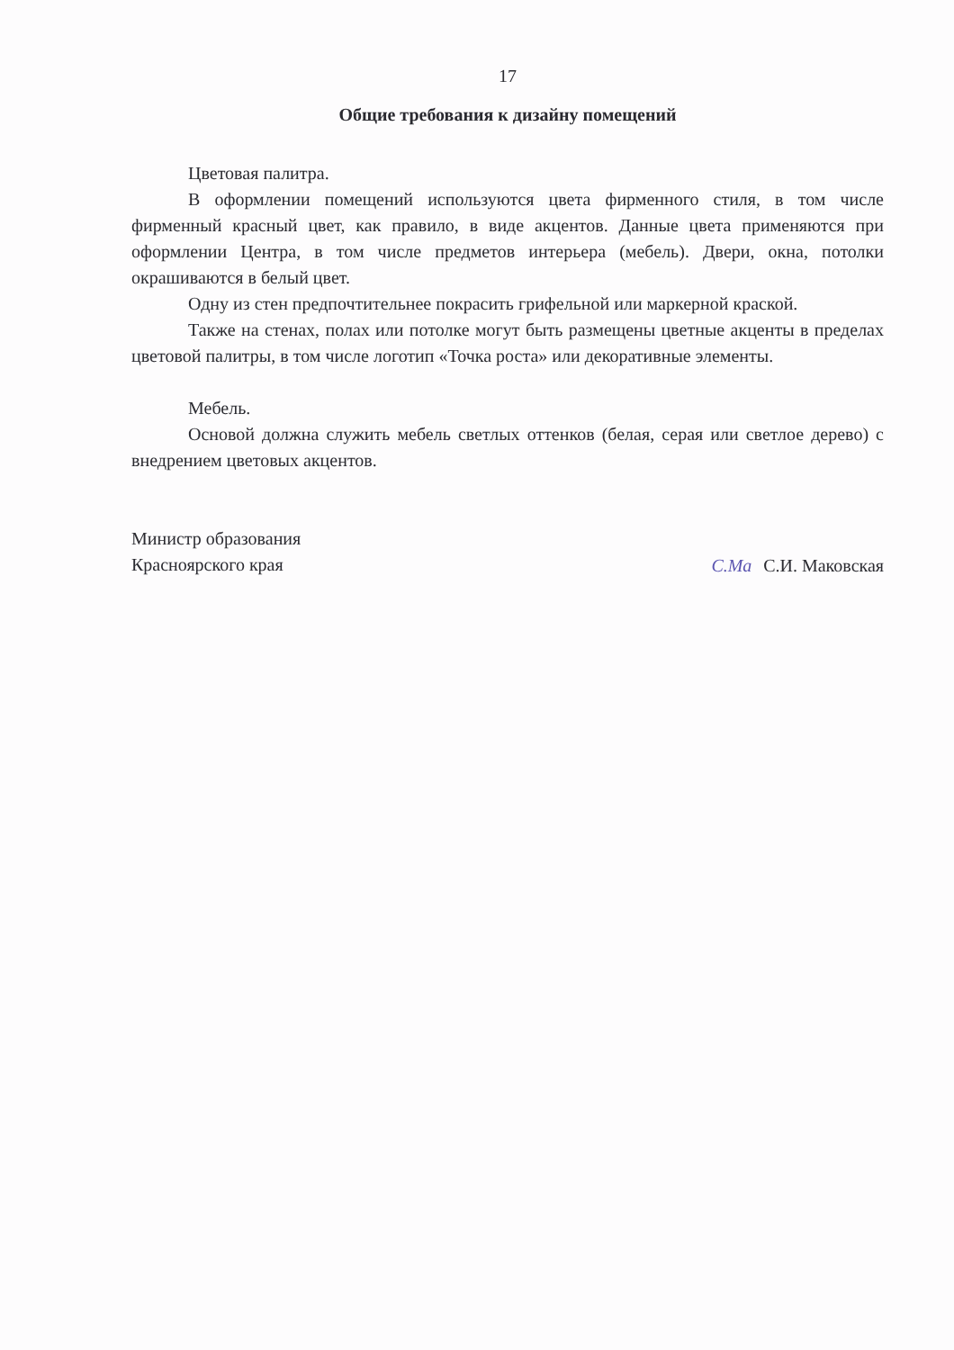17
Общие требования к дизайну помещений
Цветовая палитра.
В оформлении помещений используются цвета фирменного стиля, в том числе фирменный красный цвет, как правило, в виде акцентов. Данные цвета применяются при оформлении Центра, в том числе предметов интерьера (мебель). Двери, окна, потолки окрашиваются в белый цвет.
Одну из стен предпочтительнее покрасить грифельной или маркерной краской.
Также на стенах, полах или потолке могут быть размещены цветные акценты в пределах цветовой палитры, в том числе логотип «Точка роста» или декоративные элементы.
Мебель.
Основой должна служить мебель светлых оттенков (белая, серая или светлое дерево) с внедрением цветовых акцентов.
Министр образования
Красноярского края
С.Ма С.И. Маковская